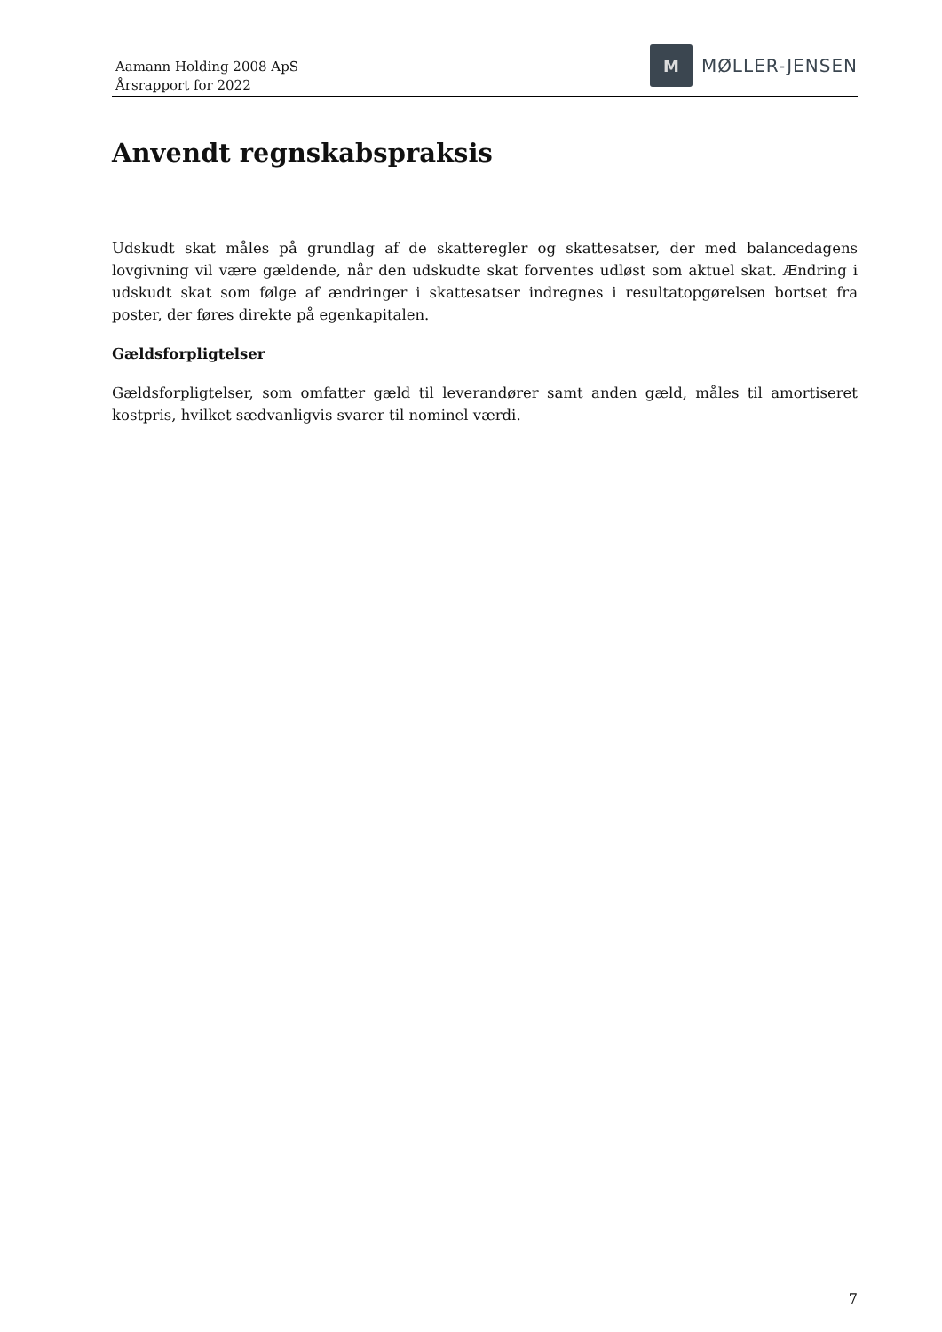Aamann Holding 2008 ApS
Årsrapport for 2022
M
MØLLER-JENSEN
Anvendt regnskabspraksis
Udskudt skat måles på grundlag af de skatteregler og skattesatser, der med balancedagens lovgivning vil være gældende, når den udskudte skat forventes udløst som aktuel skat. Ændring i udskudt skat som følge af ændringer i skattesatser indregnes i resultatopgørelsen bortset fra poster, der føres direkte på egenkapitalen.
Gældsforpligtelser
Gældsforpligtelser, som omfatter gæld til leverandører samt anden gæld, måles til amortiseret kostpris, hvilket sædvanligvis svarer til nominel værdi.
7